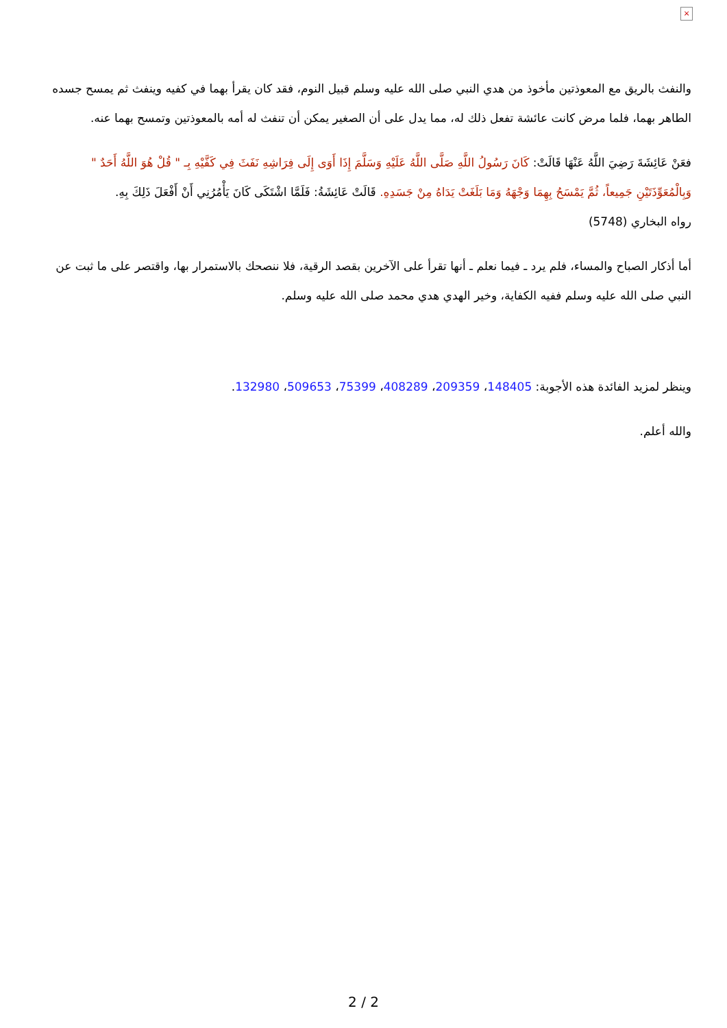×
والنفث بالريق مع المعوذتين مأخوذ من هدي النبي صلى الله عليه وسلم قبيل النوم، فقد كان يقرأ بهما في كفيه وينفث ثم يمسح جسده الطاهر بهما، فلما مرض كانت عائشة تفعل ذلك له، مما يدل على أن الصغير يمكن أن تنفث له أمه بالمعوذتين وتمسح بهما عنه.
فعَنْ عَائِشَةَ رَضِيَ اللَّهُ عَنْهَا قَالَتْ: كَانَ رَسُولُ اللَّهِ صَلَّى اللَّهُ عَلَيْهِ وَسَلَّمَ إِذَا أَوَى إِلَى فِرَاشِهِ نَفَثَ فِي كَفَّيْهِ بِـ " قُلْ هُوَ اللَّهُ أَحَدٌ " وَبِالْمُعَوِّذَتَيْنِ جَمِيعاً، ثُمَّ يَمْسَحُ بِهِمَا وَجْهَهُ وَمَا بَلَغَتْ يَدَاهُ مِنْ جَسَدِهِ. قَالَتْ عَائِشَةُ: فَلَمَّا اشْتَكَى كَانَ يَأْمُرُنِي أَنْ أَفْعَلَ ذَلِكَ بِهِ.
رواه البخاري (5748)
أما أذكار الصباح والمساء، فلم يرد ـ فيما نعلم ـ أنها تقرأ على الآخرين بقصد الرقية، فلا ننصحك بالاستمرار بها، واقتصر على ما ثبت عن النبي صلى الله عليه وسلم ففيه الكفاية، وخير الهدي هدي محمد صلى الله عليه وسلم.
وينظر لمزيد الفائدة هذه الأجوبة: 148405، 209359، 408289، 75399، 509653، 132980.
والله أعلم.
2 / 2